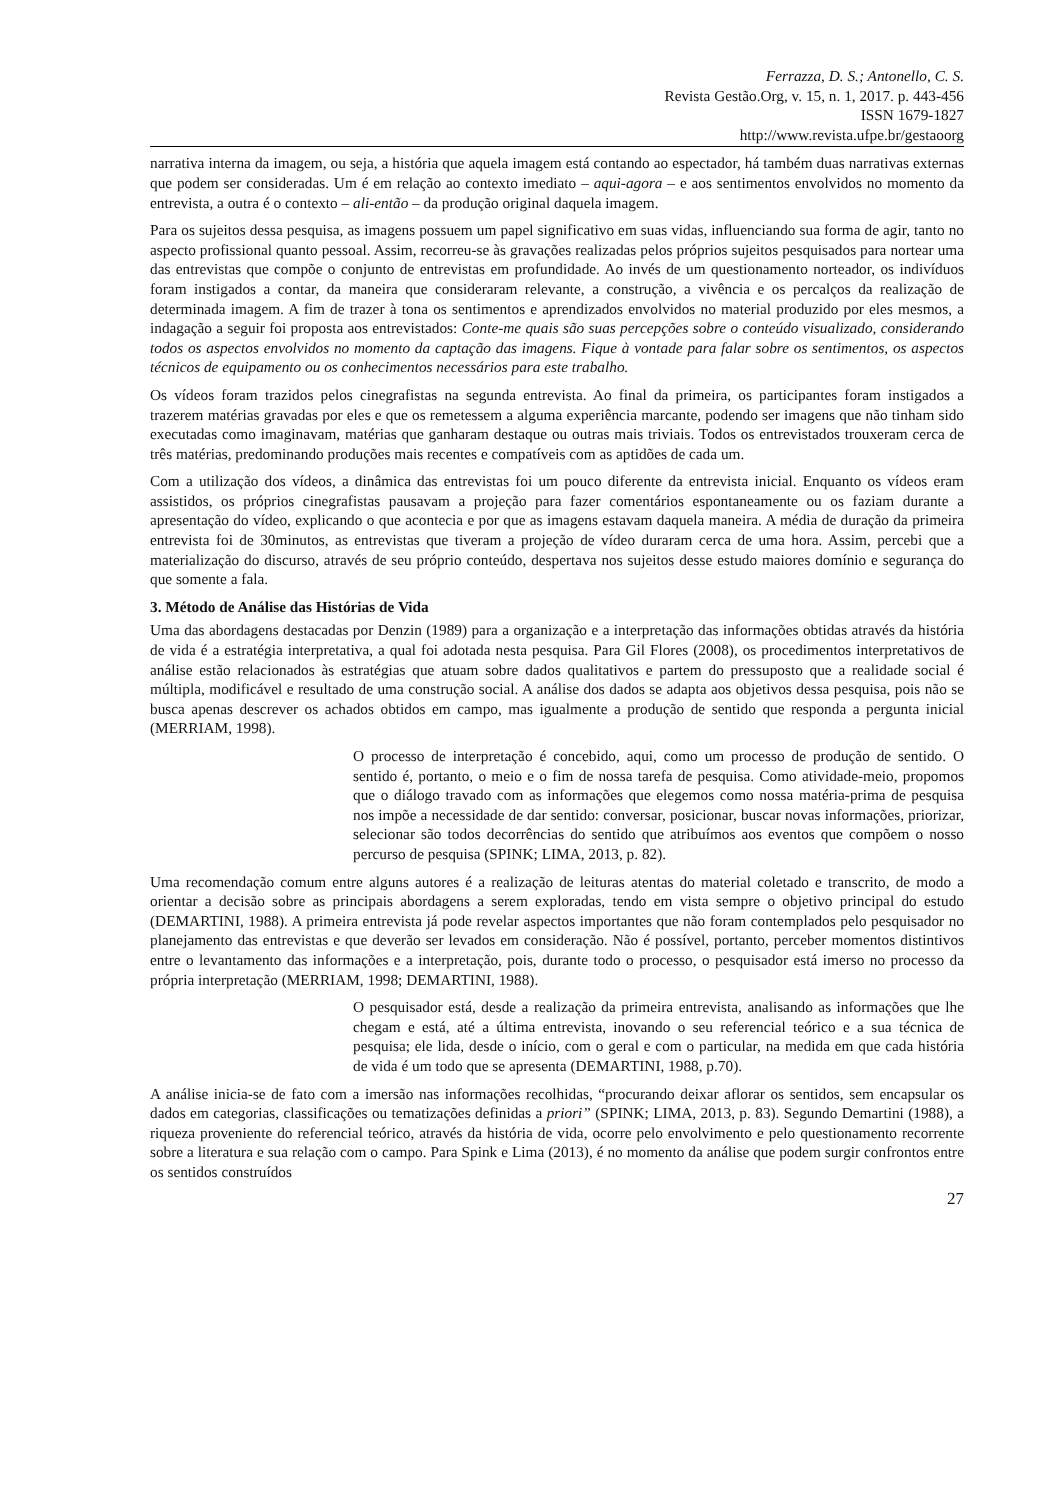Ferrazza, D. S.; Antonello, C. S.
Revista Gestão.Org, v. 15, n. 1, 2017. p. 443-456
ISSN 1679-1827
http://www.revista.ufpe.br/gestaoorg
narrativa interna da imagem, ou seja, a história que aquela imagem está contando ao espectador, há também duas narrativas externas que podem ser consideradas. Um é em relação ao contexto imediato – aqui-agora – e aos sentimentos envolvidos no momento da entrevista, a outra é o contexto – ali-então – da produção original daquela imagem.
Para os sujeitos dessa pesquisa, as imagens possuem um papel significativo em suas vidas, influenciando sua forma de agir, tanto no aspecto profissional quanto pessoal. Assim, recorreu-se às gravações realizadas pelos próprios sujeitos pesquisados para nortear uma das entrevistas que compõe o conjunto de entrevistas em profundidade. Ao invés de um questionamento norteador, os indivíduos foram instigados a contar, da maneira que consideraram relevante, a construção, a vivência e os percalços da realização de determinada imagem. A fim de trazer à tona os sentimentos e aprendizados envolvidos no material produzido por eles mesmos, a indagação a seguir foi proposta aos entrevistados: Conte-me quais são suas percepções sobre o conteúdo visualizado, considerando todos os aspectos envolvidos no momento da captação das imagens. Fique à vontade para falar sobre os sentimentos, os aspectos técnicos de equipamento ou os conhecimentos necessários para este trabalho.
Os vídeos foram trazidos pelos cinegrafistas na segunda entrevista. Ao final da primeira, os participantes foram instigados a trazerem matérias gravadas por eles e que os remetessem a alguma experiência marcante, podendo ser imagens que não tinham sido executadas como imaginavam, matérias que ganharam destaque ou outras mais triviais. Todos os entrevistados trouxeram cerca de três matérias, predominando produções mais recentes e compatíveis com as aptidões de cada um.
Com a utilização dos vídeos, a dinâmica das entrevistas foi um pouco diferente da entrevista inicial. Enquanto os vídeos eram assistidos, os próprios cinegrafistas pausavam a projeção para fazer comentários espontaneamente ou os faziam durante a apresentação do vídeo, explicando o que acontecia e por que as imagens estavam daquela maneira. A média de duração da primeira entrevista foi de 30minutos, as entrevistas que tiveram a projeção de vídeo duraram cerca de uma hora. Assim, percebi que a materialização do discurso, através de seu próprio conteúdo, despertava nos sujeitos desse estudo maiores domínio e segurança do que somente a fala.
3. Método de Análise das Histórias de Vida
Uma das abordagens destacadas por Denzin (1989) para a organização e a interpretação das informações obtidas através da história de vida é a estratégia interpretativa, a qual foi adotada nesta pesquisa. Para Gil Flores (2008), os procedimentos interpretativos de análise estão relacionados às estratégias que atuam sobre dados qualitativos e partem do pressuposto que a realidade social é múltipla, modificável e resultado de uma construção social. A análise dos dados se adapta aos objetivos dessa pesquisa, pois não se busca apenas descrever os achados obtidos em campo, mas igualmente a produção de sentido que responda a pergunta inicial (MERRIAM, 1998).
O processo de interpretação é concebido, aqui, como um processo de produção de sentido. O sentido é, portanto, o meio e o fim de nossa tarefa de pesquisa. Como atividade-meio, propomos que o diálogo travado com as informações que elegemos como nossa matéria-prima de pesquisa nos impõe a necessidade de dar sentido: conversar, posicionar, buscar novas informações, priorizar, selecionar são todos decorrências do sentido que atribuímos aos eventos que compõem o nosso percurso de pesquisa (SPINK; LIMA, 2013, p. 82).
Uma recomendação comum entre alguns autores é a realização de leituras atentas do material coletado e transcrito, de modo a orientar a decisão sobre as principais abordagens a serem exploradas, tendo em vista sempre o objetivo principal do estudo (DEMARTINI, 1988). A primeira entrevista já pode revelar aspectos importantes que não foram contemplados pelo pesquisador no planejamento das entrevistas e que deverão ser levados em consideração. Não é possível, portanto, perceber momentos distintivos entre o levantamento das informações e a interpretação, pois, durante todo o processo, o pesquisador está imerso no processo da própria interpretação (MERRIAM, 1998; DEMARTINI, 1988).
O pesquisador está, desde a realização da primeira entrevista, analisando as informações que lhe chegam e está, até a última entrevista, inovando o seu referencial teórico e a sua técnica de pesquisa; ele lida, desde o início, com o geral e com o particular, na medida em que cada história de vida é um todo que se apresenta (DEMARTINI, 1988, p.70).
A análise inicia-se de fato com a imersão nas informações recolhidas, “procurando deixar aflorar os sentidos, sem encapsular os dados em categorias, classificações ou tematizações definidas a priori” (SPINK; LIMA, 2013, p. 83). Segundo Demartini (1988), a riqueza proveniente do referencial teórico, através da história de vida, ocorre pelo envolvimento e pelo questionamento recorrente sobre a literatura e sua relação com o campo. Para Spink e Lima (2013), é no momento da análise que podem surgir confrontos entre os sentidos construídos
27